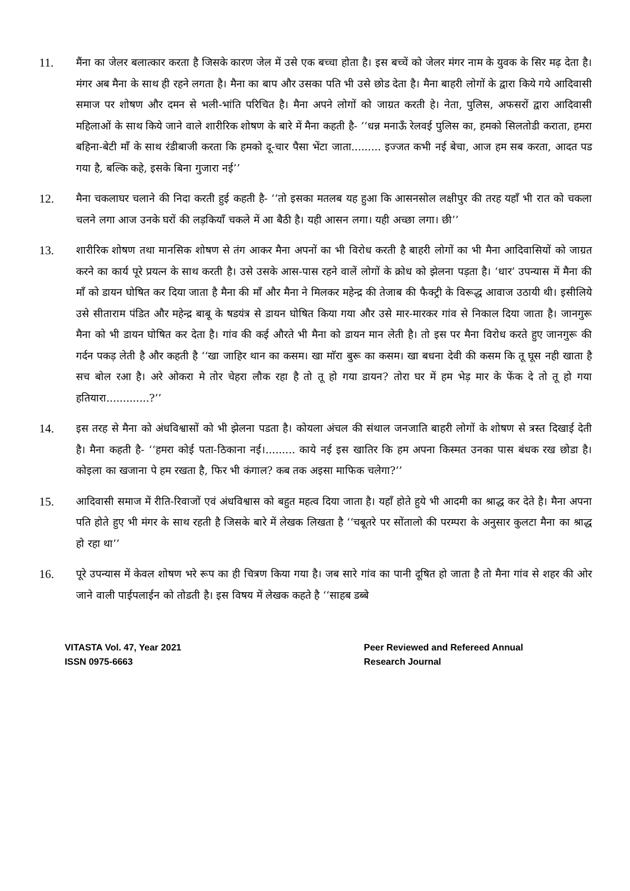11. मैंना का जेलर बलात्कार करता है जिसके कारण जेल में उसे एक बच्चा होता है। इस बच्चें को जेलर मंगर नाम के युवक के सिर मढ़ देता है। मंगर अब मैना के साथ ही रहने लगता है। मैना का बाप और उसका पति भी उसे छोड देता है। मैना बाहरी लोगों के द्वारा किये गये आदिवासी समाज पर शोषण और दमन से भली-भांति परिचित है। मैना अपने लोगों को जाग्रत करती हे। नेता, पुलिस, अफसरों द्वारा आदिवासी महिलाओं के साथ किये जाने वाले शारीरिक शोषण के बारे में मैना कहती है- ‘‘धन्न मनाऊँ रेलवई पुलिस का, हमको सिलतोडी कराता, हमरा बहिना-बेटी माँ के साथ रंडीबाजी करता कि हमको दू-चार पैसा भेंटा जाता......... इज्जत कभी नई बेचा, आज हम सब करता, आदत पड गया है, बल्कि कहे, इसके बिना गुजारा नई’’
12. मैना चकलाघर चलाने की निदा करती हुई कहती है- ‘‘तो इसका मतलब यह हुआ कि आसनसोल लक्षीपुर की तरह यहाँ भी रात को चकला चलने लगा आज उनके घरों की लड़कियाँ चकले में आ बैठी है। यही आसन लगा। यही अच्छा लगा। छी’’
13. शारीरिक शोषण तथा मानसिक शोषण से तंग आकर मैना अपनों का भी विरोध करती है बाहरी लोगों का भी मैना आदिवासियों को जाग्रत करने का कार्य पूरे प्रयत्न के साथ करती है। उसे उसके आस-पास रहने वालें लोगों के क्रोध को झेलना पड़ता है। ‘धार’ उपन्यास में मैना की माँ को डायन घोषित कर दिया जाता है मैना की माँ और मैना ने मिलकर महेन्द्र की तेजाब की फैक्ट्री के विरूद्ध आवाज उठायी थी। इसीलिये उसे सीताराम पंडित और महेन्द्र बाबू के षडयंत्र से डायन घोषित किया गया और उसे मार-मारकर गांव से निकाल दिया जाता है। जानगुरू मैना को भी डायन घोषित कर देता है। गांव की कई औरते भी मैना को डायन मान लेती है। तो इस पर मैना विरोध करते हुए जानगुरू की गर्दन पकड़ लेती है और कहती है ‘‘खा जाहिर थान का कसम। खा मा‍ॅरा बुरू का कसम। खा बधना देवी की कसम कि तू घूस नही खाता है सच बोल रआ है। अरे ओकरा मे तोर चेहरा लौक रहा है तो तू हो गया डायन? तोरा घर में हम भेड़ मार के फेंक दे तो तू हो गया हतियारा.............?’’
14. इस तरह से मैना को अंधविश्वासों को भी झेलना पडता है। कोयला अंचल की संथाल जनजाति बाहरी लोगों के शोषण से त्रस्त दिखाई देती है। मैना कहती है- ‘‘हमरा कोई पता-ठिकाना नई।......... काये नई इस खातिर कि हम अपना किस्मत उनका पास बंधक रख छोडा है। कोइला का खजाना पे हम रखता है, फिर भी कंगाल? कब तक अइसा माफिक चलेगा?’’
15. आदिवासी समाज में रीति-रिवाजों एवं अंधविश्वास को बहुत महत्व दिया जाता है। यहाँ होते हुये भी आदमी का श्राद्ध कर देते है। मैना अपना पति होते हुए भी मंगर के साथ रहती है जिसके बारे में लेखक लिखता है ‘‘चबूतरे पर सोंतालो की परम्परा के अनुसार कुलटा मैना का श्राद्ध हो रहा था’’
16. पूरे उपन्यास में केवल शोषण भरे रूप का ही चित्रण किया गया है। जब सारे गांव का पानी दूषित हो जाता है तो मैना गांव से शहर की ओर जाने वाली पाईपलाईन को तोडती है। इस विषय में लेखक कहते है ‘‘साहब डब्बे
VITASTA Vol. 47, Year 2021
ISSN 0975-6663
Peer Reviewed and Refereed Annual
Research Journal